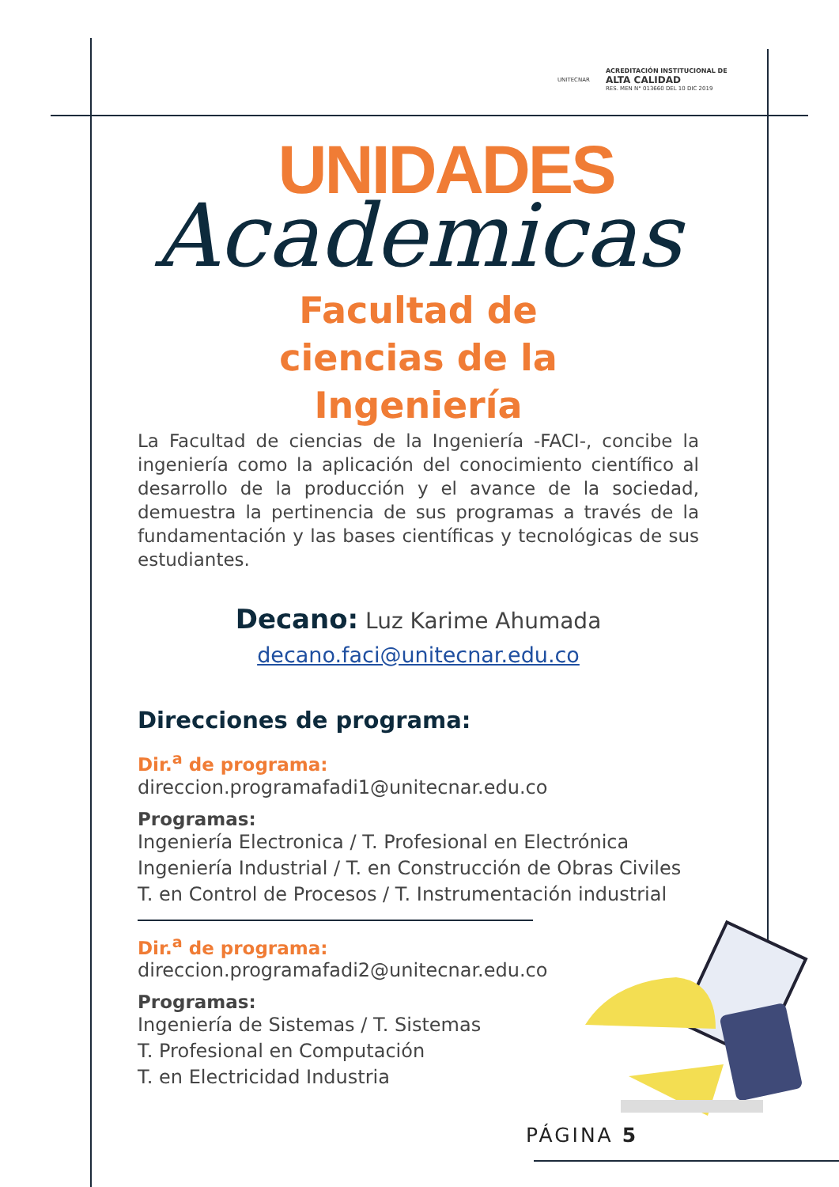UNITECNAR
ACREDITACIÓN INSTITUCIONAL DE
ALTA CALIDAD
RES. MEN N° 013660 DEL 10 DIC 2019
UNIDADES
Academicas
Facultad de
ciencias de la
Ingeniería
La Facultad de ciencias de la Ingeniería -FACI-, concibe la ingeniería como la aplicación del conocimiento científico al desarrollo de la producción y el avance de la sociedad, demuestra la pertinencia de sus programas a través de la fundamentación y las bases científicas y tecnológicas de sus estudiantes.
Decano: Luz Karime Ahumada
decano.faci@unitecnar.edu.co
Direcciones de programa:
Dir.<sup>a</sup> de programa:
direccion.programafadi1@unitecnar.edu.co
Programas:
Ingeniería Electronica / T. Profesional en Electrónica
Ingeniería Industrial / T. en Construcción de Obras Civiles
T. en Control de Procesos / T. Instrumentación industrial
Dir.<sup>a</sup> de programa:
direccion.programafadi2@unitecnar.edu.co
Programas:
Ingeniería de Sistemas / T. Sistemas
T. Profesional en Computación
T. en Electricidad Industria
PÁGINA 5